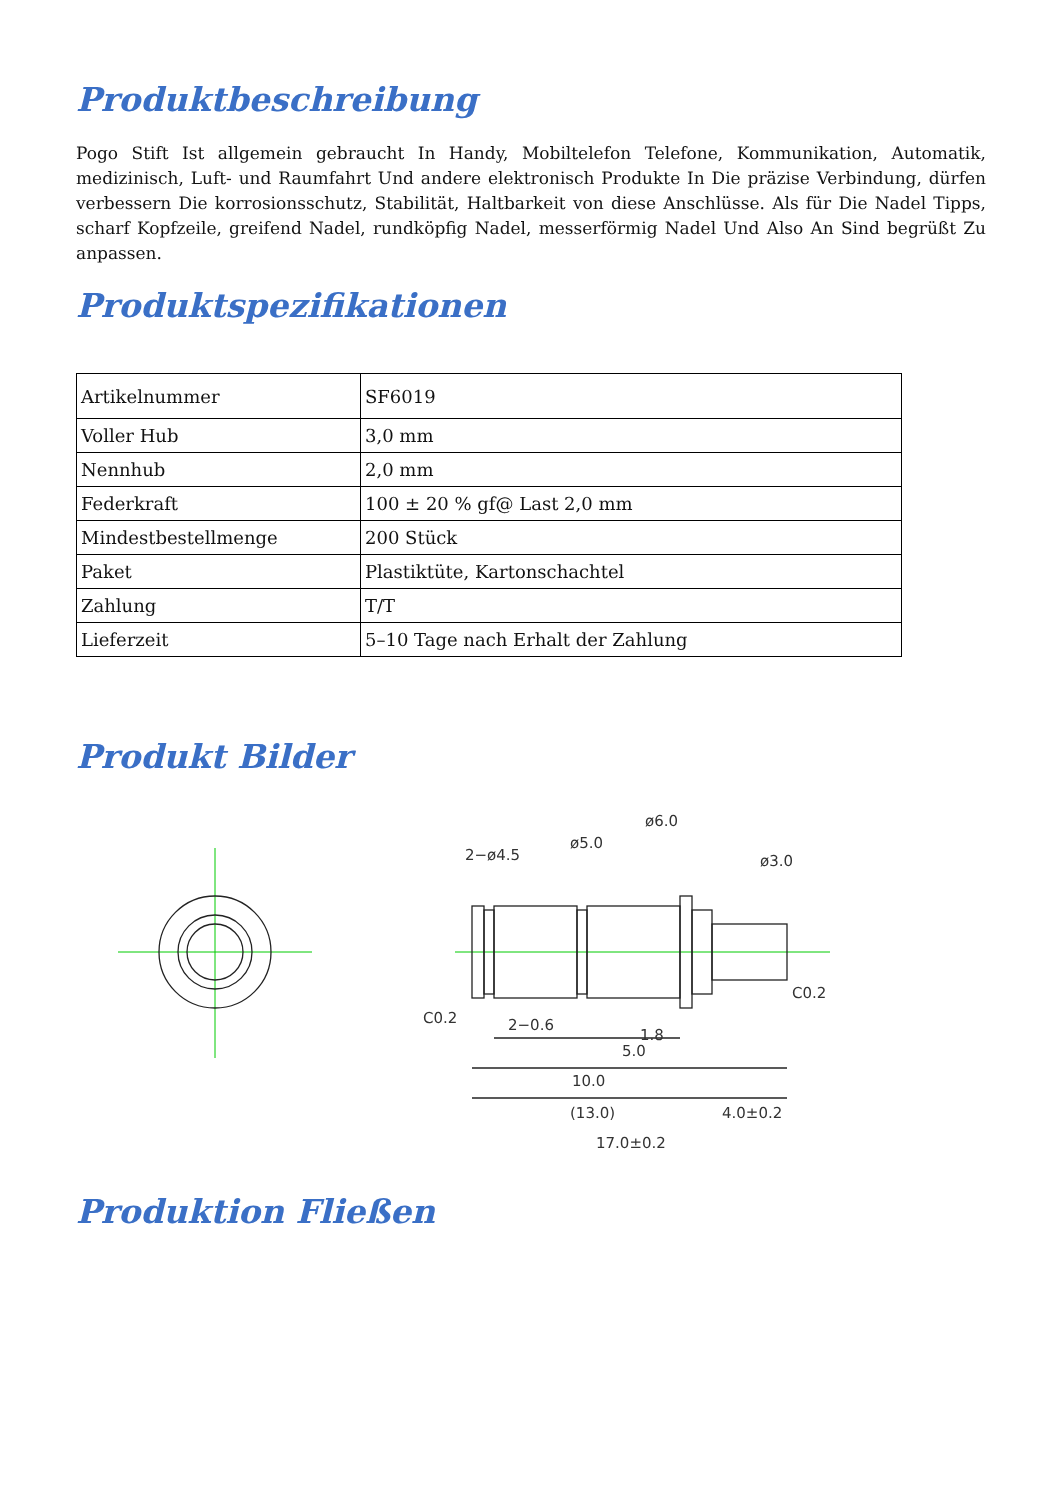Produktbeschreibung
Pogo Stift Ist allgemein gebraucht In Handy, Mobiltelefon Telefone, Kommunikation, Automatik, medizinisch, Luft- und Raumfahrt Und andere elektronisch Produkte In Die präzise Verbindung, dürfen verbessern Die korrosionsschutz, Stabilität, Haltbarkeit von diese Anschlüsse. Als für Die Nadel Tipps, scharf Kopfzeile, greifend Nadel, rundköpfig Nadel, messerförmig Nadel Und Also An Sind begrüßt Zu anpassen.
Produktspezifikationen
| Artikelnummer | SF6019 |
| Voller Hub | 3,0 mm |
| Nennhub | 2,0 mm |
| Federkraft | 100 ± 20 % gf@ Last 2,0 mm |
| Mindestbestellmenge | 200 Stück |
| Paket | Plastiktüte, Kartonschachtel |
| Zahlung | T/T |
| Lieferzeit | 5–10 Tage nach Erhalt der Zahlung |
Produkt Bilder
2−ø4.5
ø5.0
ø6.0
ø3.0
C0.2
C0.2
2−0.6
1.8
5.0
10.0
(13.0)
4.0±0.2
17.0±0.2
Produktion Fließen